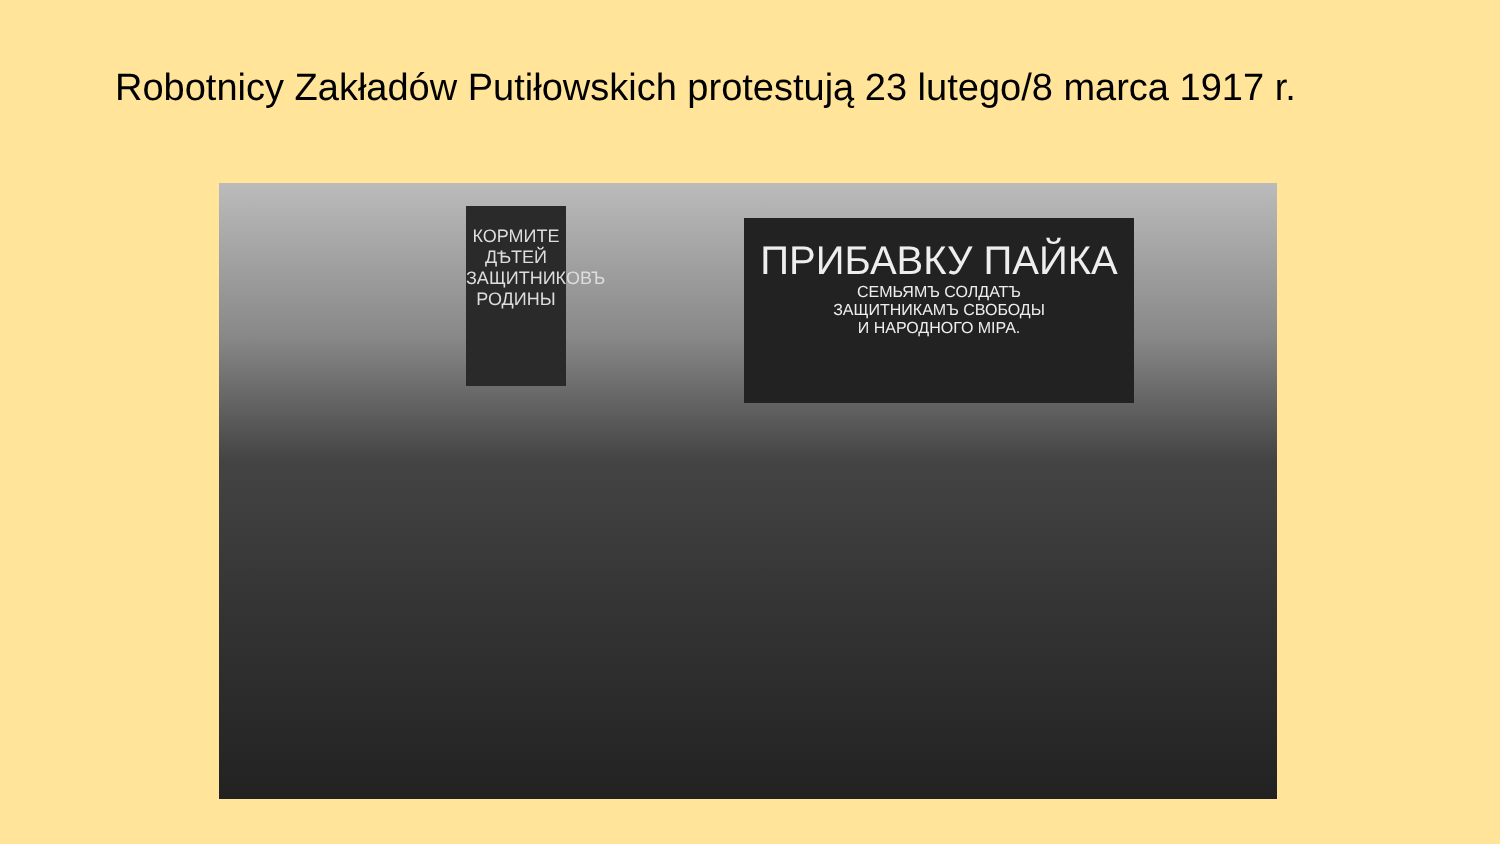Robotnicy Zakładów Putiłowskich protestują 23 lutego/8 marca 1917 r.
КОРМИТЕ ДѢТЕЙ ЗАЩИТНИКОВЪ РОДИНЫ
ПРИБАВКУ ПАЙКА
СЕМЬЯМЪ СОЛДАТЪ
ЗАЩИТНИКАМЪ СВОБОДЫ
И НАРОДНОГО МІРА.